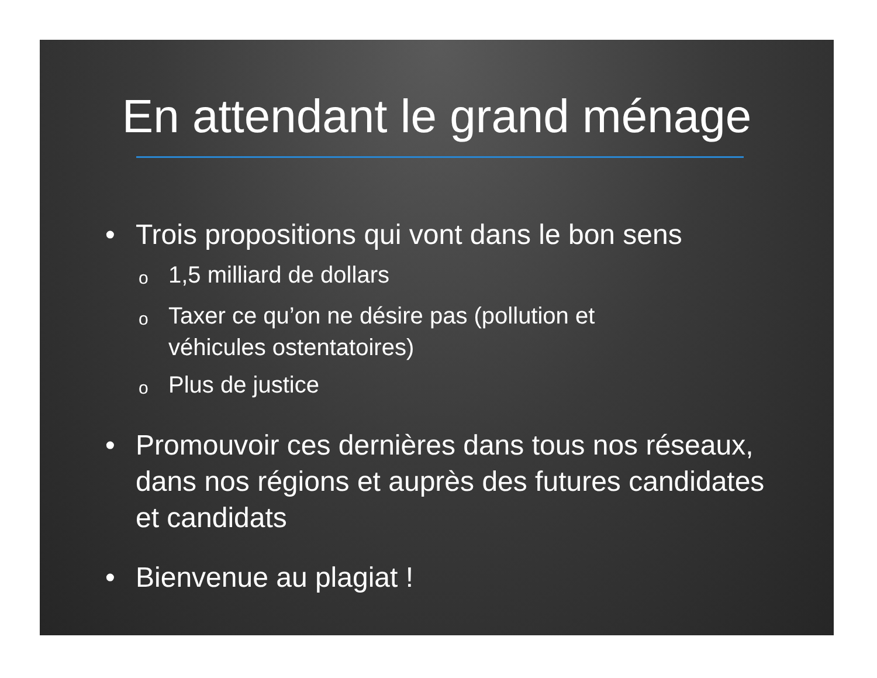En attendant le grand ménage
• Trois propositions qui vont dans le bon sens
o 1,5 milliard de dollars
o Taxer ce qu’on ne désire pas (pollution et véhicules ostentatoires)
o Plus de justice
• Promouvoir ces dernières dans tous nos réseaux, dans nos régions et auprès des futures candidates et candidats
• Bienvenue au plagiat !